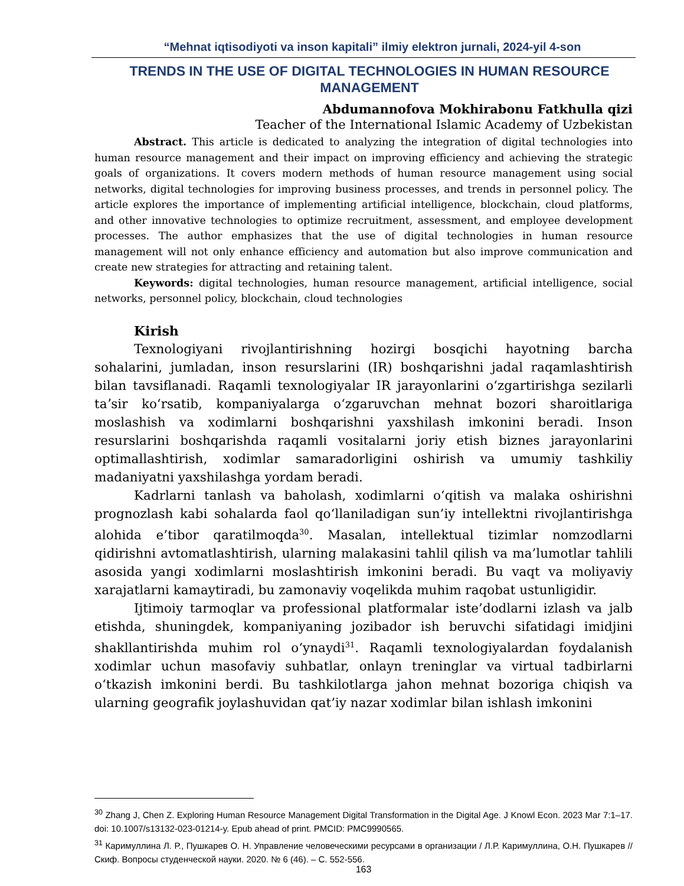“Mehnat iqtisodiyoti va inson kapitali” ilmiy elektron jurnali, 2024-yil 4-son
TRENDS IN THE USE OF DIGITAL TECHNOLOGIES IN HUMAN RESOURCE MANAGEMENT
Abdumannofova Mokhirabonu Fatkhulla qizi
Teacher of the International Islamic Academy of Uzbekistan
Abstract. This article is dedicated to analyzing the integration of digital technologies into human resource management and their impact on improving efficiency and achieving the strategic goals of organizations. It covers modern methods of human resource management using social networks, digital technologies for improving business processes, and trends in personnel policy. The article explores the importance of implementing artificial intelligence, blockchain, cloud platforms, and other innovative technologies to optimize recruitment, assessment, and employee development processes. The author emphasizes that the use of digital technologies in human resource management will not only enhance efficiency and automation but also improve communication and create new strategies for attracting and retaining talent.
Keywords: digital technologies, human resource management, artificial intelligence, social networks, personnel policy, blockchain, cloud technologies
Kirish
Texnologiyani rivojlantirishning hozirgi bosqichi hayotning barcha sohalarini, jumladan, inson resurslarini (IR) boshqarishni jadal raqamlashtirish bilan tavsiflanadi. Raqamli texnologiyalar IR jarayonlarini oʻzgartirishga sezilarli taʼsir koʻrsatib, kompaniyalarga oʻzgaruvchan mehnat bozori sharoitlariga moslashish va xodimlarni boshqarishni yaxshilash imkonini beradi. Inson resurslarini boshqarishda raqamli vositalarni joriy etish biznes jarayonlarini optimallashtirish, xodimlar samaradorligini oshirish va umumiy tashkiliy madaniyatni yaxshilashga yordam beradi.
Kadrlarni tanlash va baholash, xodimlarni oʻqitish va malaka oshirishni prognozlash kabi sohalarda faol qoʻllaniladigan sun’iy intellektni rivojlantirishga alohida e’tibor qaratilmoqda<sup>30</sup>. Masalan, intellektual tizimlar nomzodlarni qidirishni avtomatlashtirish, ularning malakasini tahlil qilish va ma’lumotlar tahlili asosida yangi xodimlarni moslashtirish imkonini beradi. Bu vaqt va moliyaviy xarajatlarni kamaytiradi, bu zamonaviy voqelikda muhim raqobat ustunligidir.
Ijtimoiy tarmoqlar va professional platformalar iste’dodlarni izlash va jalb etishda, shuningdek, kompaniyaning jozibador ish beruvchi sifatidagi imidjini shakllantirishda muhim rol oʻynaydi<sup>31</sup>. Raqamli texnologiyalardan foydalanish xodimlar uchun masofaviy suhbatlar, onlayn treninglar va virtual tadbirlarni oʻtkazish imkonini berdi. Bu tashkilotlarga jahon mehnat bozoriga chiqish va ularning geografik joylashuvidan qat’iy nazar xodimlar bilan ishlash imkonini
<sup>30</sup> Zhang J, Chen Z. Exploring Human Resource Management Digital Transformation in the Digital Age. J Knowl Econ. 2023 Mar 7:1–17. doi: 10.1007/s13132-023-01214-y. Epub ahead of print. PMCID: PMC9990565.
<sup>31</sup> Каримуллина Л. Р., Пушкарев О. Н. Управление человеческими ресурсами в организации / Л.Р. Каримуллина, О.Н. Пушкарев // Скиф. Вопросы студенческой науки. 2020. № 6 (46). – С. 552-556.
163